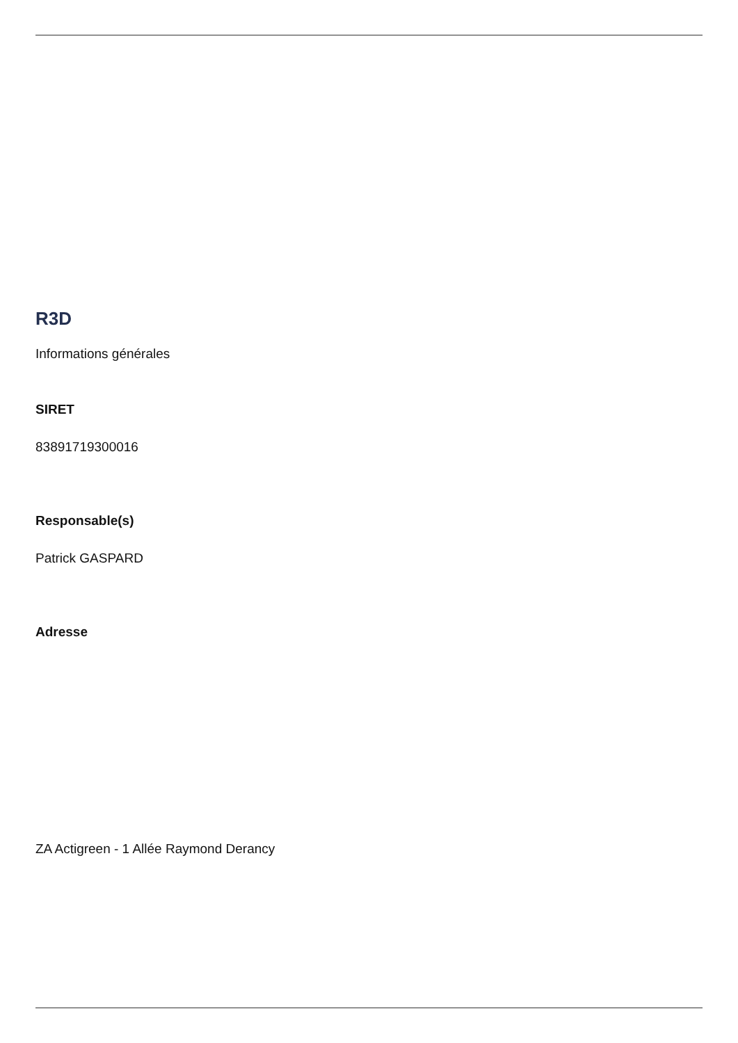R3D
Informations générales
SIRET
83891719300016
Responsable(s)
Patrick GASPARD
Adresse
ZA Actigreen - 1 Allée Raymond Derancy